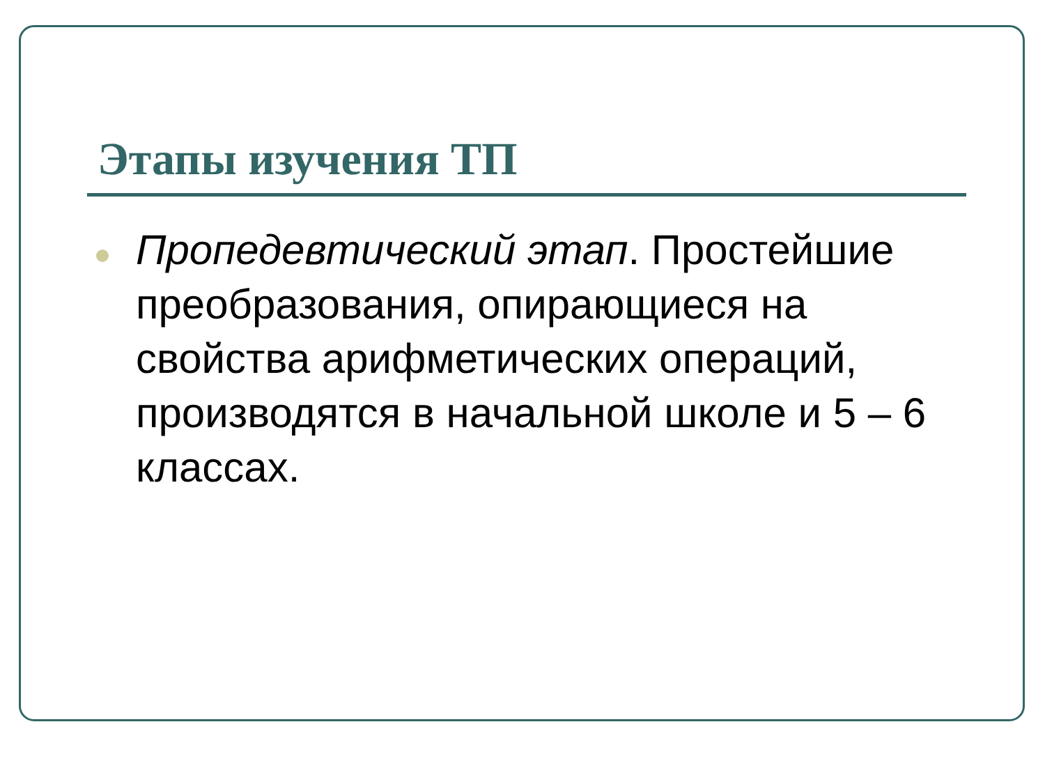Этапы изучения ТП
Пропедевтический этап. Простейшие преобразования, опирающиеся на свойства арифметических операций, производятся в начальной школе и 5 – 6 классах.